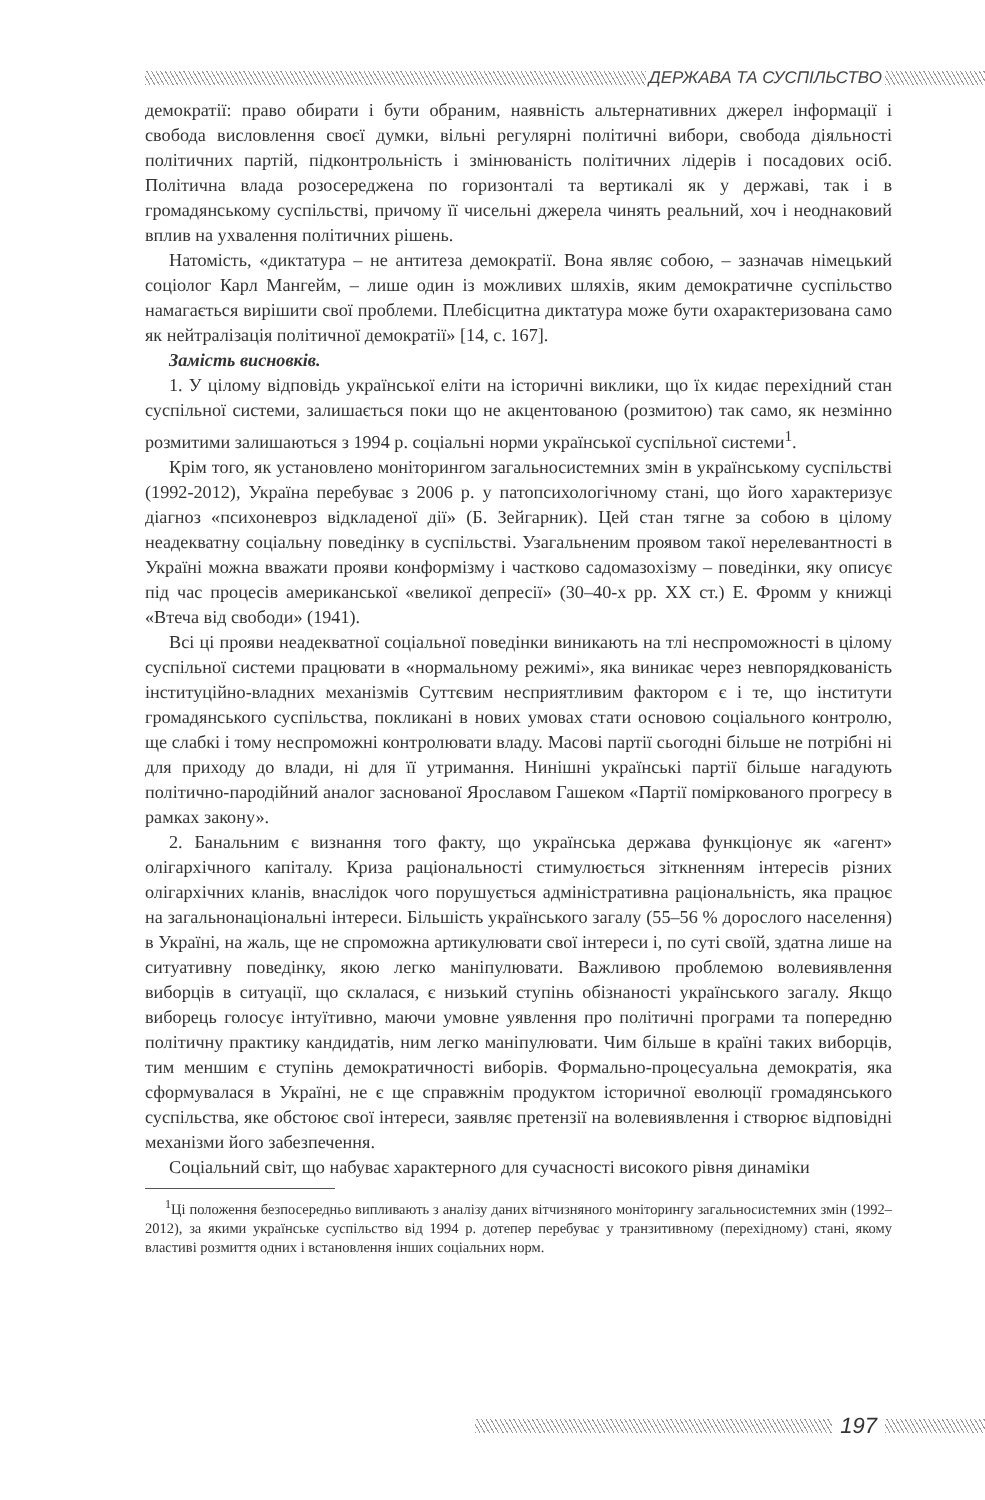ДЕРЖАВА ТА СУСПІЛЬСТВО
демократії: право обирати і бути обраним, наявність альтернативних джерел інформації і свобода висловлення своєї думки, вільні регулярні політичні вибори, свобода діяльності політичних партій, підконтрольність і змінюваність політичних лідерів і посадових осіб. Політична влада розосереджена по горизонталі та вертикалі як у державі, так і в громадянському суспільстві, причому її чисельні джерела чинять реальний, хоч і неоднаковий вплив на ухвалення політичних рішень.
Натомість, «диктатура – не антитеза демократії. Вона являє собою, – зазначав німецький соціолог Карл Мангейм, – лише один із можливих шляхів, яким демократичне суспільство намагається вирішити свої проблеми. Плебісцитна диктатура може бути охарактеризована само як нейтралізація політичної демократії» [14, с. 167].
Замість висновків.
1. У цілому відповідь української еліти на історичні виклики, що їх кидає перехідний стан суспільної системи, залишається поки що не акцентованою (розмитою) так само, як незмінно розмитими залишаються з 1994 р. соціальні норми української суспільної системи<sup>1</sup>.
Крім того, як установлено моніторингом загальносистемних змін в українському суспільстві (1992-2012), Україна перебуває з 2006 р. у патопсихологічному стані, що його характеризує діагноз «психоневроз відкладеної дії» (Б. Зейгарник). Цей стан тягне за собою в цілому неадекватну соціальну поведінку в суспільстві. Узагальненим проявом такої нерелевантності в Україні можна вважати прояви конформізму і частково садомазохізму – поведінки, яку описує під час процесів американської «великої депресії» (30–40-х рр. XX ст.) Е. Фромм у книжці «Втеча від свободи» (1941).
Всі ці прояви неадекватної соціальної поведінки виникають на тлі неспроможності в цілому суспільної системи працювати в «нормальному режимі», яка виникає через невпорядкованість інституційно-владних механізмів Суттєвим несприятливим фактором є і те, що інститути громадянського суспільства, покликані в нових умовах стати основою соціального контролю, ще слабкі і тому неспроможні контролювати владу. Масові партії сьогодні більше не потрібні ні для приходу до влади, ні для її утримання. Нинішні українські партії більше нагадують політично-пародійний аналог заснованої Ярославом Гашеком «Партії поміркованого прогресу в рамках закону».
2. Банальним є визнання того факту, що українська держава функціонує як «агент» олігархічного капіталу. Криза раціональності стимулюється зіткненням інтересів різних олігархічних кланів, внаслідок чого порушується адміністративна раціональність, яка працює на загальнонаціональні інтереси. Більшість українського загалу (55–56 % дорослого населення) в Україні, на жаль, ще не спроможна артикулювати свої інтереси і, по суті своїй, здатна лише на ситуативну поведінку, якою легко маніпулювати. Важливою проблемою волевиявлення виборців в ситуації, що склалася, є низький ступінь обізнаності українського загалу. Якщо виборець голосує інтуїтивно, маючи умовне уявлення про політичні програми та попередню політичну практику кандидатів, ним легко маніпулювати. Чим більше в країні таких виборців, тим меншим є ступінь демократичності виборів. Формально-процесуальна демократія, яка сформувалася в Україні, не є ще справжнім продуктом історичної еволюції громадянського суспільства, яке обстоює свої інтереси, заявляє претензії на волевиявлення і створює відповідні механізми його забезпечення.
Соціальний світ, що набуває характерного для сучасності високого рівня динаміки
<sup>1</sup> Ці положення безпосередньо випливають з аналізу даних вітчизняного моніторингу загальносистемних змін (1992–2012), за якими українське суспільство від 1994 р. дотепер перебуває у транзитивному (перехідному) стані, якому властиві розмиття одних і встановлення інших соціальних норм.
197